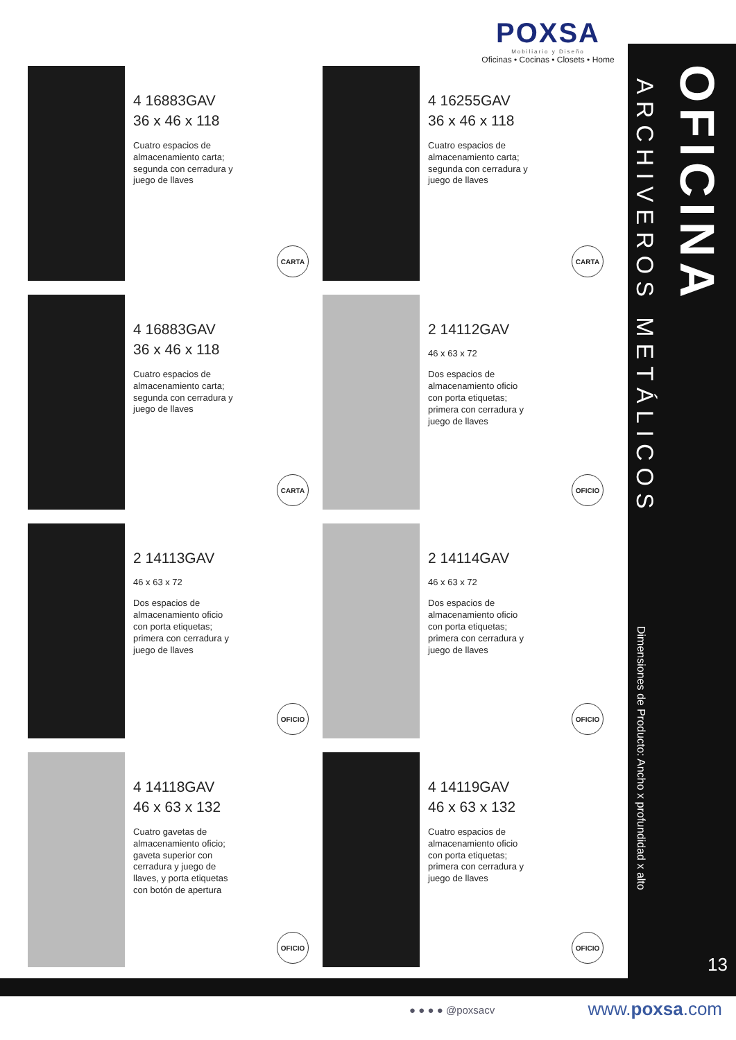POXSA
Mobiliario y Diseño
Oficinas • Cocinas • Closets • Home
ARCHIVEROS METÁLICOS
OFICINA
Dimensiones de Producto: Ancho x profundidad x alto
13
4 16883GAV
36 x 46 x 118
Cuatro espacios de almacenamiento carta; segunda con cerradura y juego de llaves
CARTA
4 16255GAV
36 x 46 x 118
Cuatro espacios de almacenamiento carta; segunda con cerradura y juego de llaves
CARTA
4 16883GAV
36 x 46 x 118
Cuatro espacios de almacenamiento carta; segunda con cerradura y juego de llaves
CARTA
2 14112GAV
46 x 63 x 72
Dos espacios de almacenamiento oficio con porta etiquetas; primera con cerradura y juego de llaves
OFICIO
2 14113GAV
46 x 63 x 72
Dos espacios de almacenamiento oficio con porta etiquetas; primera con cerradura y juego de llaves
OFICIO
2 14114GAV
46 x 63 x 72
Dos espacios de almacenamiento oficio con porta etiquetas; primera con cerradura y juego de llaves
OFICIO
4 14118GAV
46 x 63 x 132
Cuatro gavetas de almacenamiento oficio; gaveta superior con cerradura y juego de llaves, y porta etiquetas con botón de apertura
OFICIO
4 14119GAV
46 x 63 x 132
Cuatro espacios de almacenamiento oficio con porta etiquetas; primera con cerradura y juego de llaves
OFICIO
● ● ● ● @poxsacv www.poxsa.com